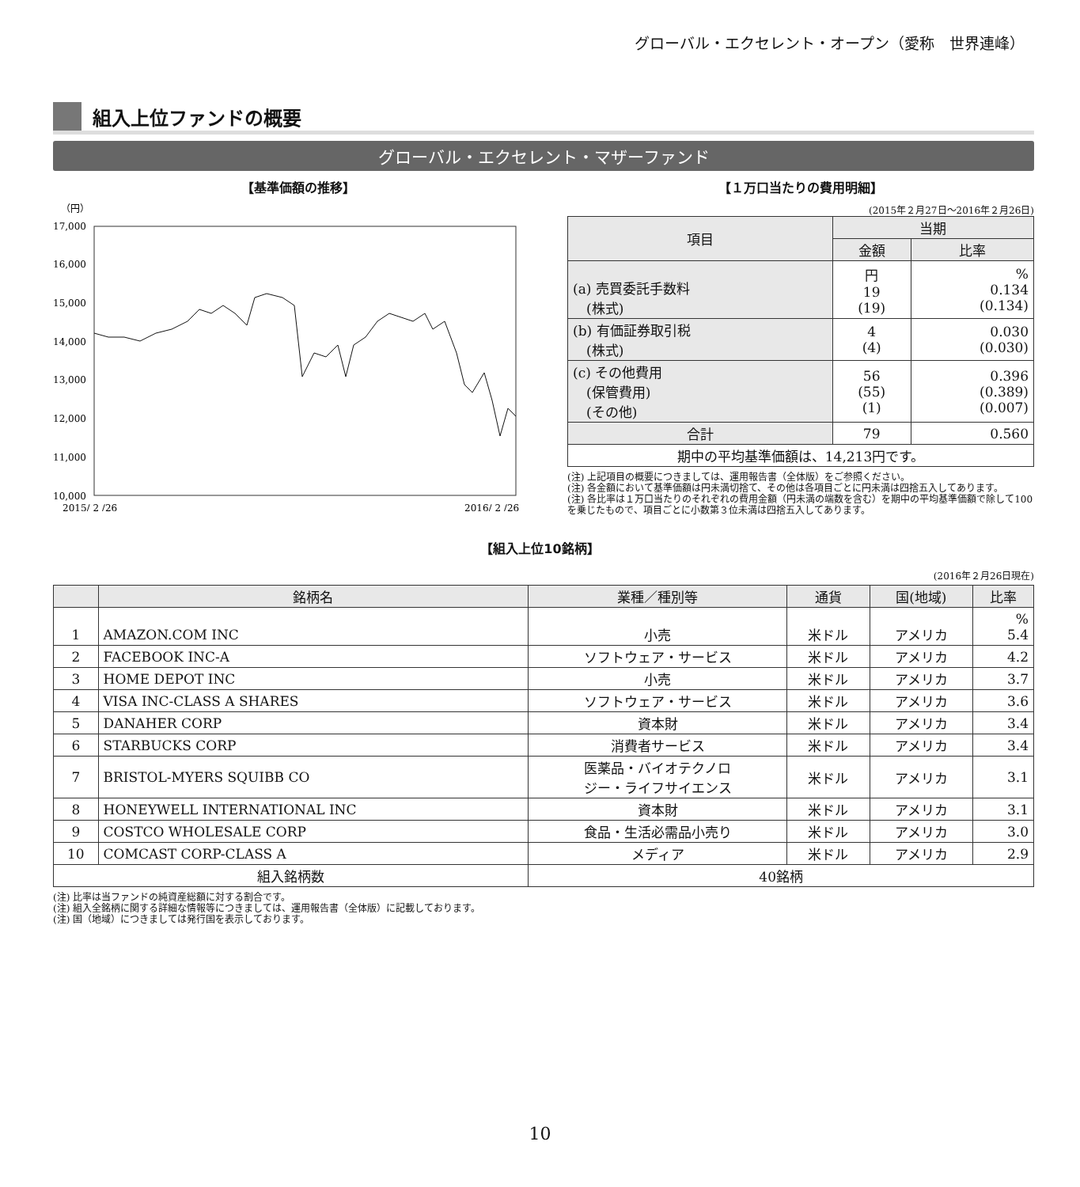グローバル・エクセレント・オープン（愛称　世界連峰）
組入上位ファンドの概要
グローバル・エクセレント・マザーファンド
【基準価額の推移】
（円）
17,000
16,000
15,000
14,000
13,000
12,000
11,000
10,000
2015/ 2 /26
2016/ 2 /26
【１万口当たりの費用明細】
(2015年２月27日～2016年２月26日)
| 項目 | 当期 | |
| | 金額 | 比率 |
| (a) 売買委託手数料 (株式) | 円 19 (19) | % 0.134 (0.134) |
| (b) 有価証券取引税 (株式) | 4 (4) | 0.030 (0.030) |
| (c) その他費用 (保管費用) (その他) | 56 (55) (1) | 0.396 (0.389) (0.007) |
| 合計 | 79 | 0.560 |
| 期中の平均基準価額は、14,213円です。 | | |
(注) 上記項目の概要につきましては、運用報告書（全体版）をご参照ください。
(注) 各金額において基準価額は円未満切捨て、その他は各項目ごとに円未満は四捨五入してあります。
(注) 各比率は１万口当たりのそれぞれの費用金額（円未満の端数を含む）を期中の平均基準価額で除して100を乗じたもので、項目ごとに小数第３位未満は四捨五入してあります。
【組入上位10銘柄】
(2016年２月26日現在)
| | 銘柄名 | 業種／種別等 | 通貨 | 国(地域) | 比率 |
| 1 | AMAZON.COM INC | 小売 | 米ドル | アメリカ | % 5.4 |
| 2 | FACEBOOK INC-A | ソフトウェア・サービス | 米ドル | アメリカ | 4.2 |
| 3 | HOME DEPOT INC | 小売 | 米ドル | アメリカ | 3.7 |
| 4 | VISA INC-CLASS A SHARES | ソフトウェア・サービス | 米ドル | アメリカ | 3.6 |
| 5 | DANAHER CORP | 資本財 | 米ドル | アメリカ | 3.4 |
| 6 | STARBUCKS CORP | 消費者サービス | 米ドル | アメリカ | 3.4 |
| 7 | BRISTOL-MYERS SQUIBB CO | 医薬品・バイオテクノロ ジー・ライフサイエンス | 米ドル | アメリカ | 3.1 |
| 8 | HONEYWELL INTERNATIONAL INC | 資本財 | 米ドル | アメリカ | 3.1 |
| 9 | COSTCO WHOLESALE CORP | 食品・生活必需品小売り | 米ドル | アメリカ | 3.0 |
| 10 | COMCAST CORP-CLASS A | メディア | 米ドル | アメリカ | 2.9 |
| 組入銘柄数 | | 40銘柄 | | | |
(注) 比率は当ファンドの純資産総額に対する割合です。
(注) 組入全銘柄に関する詳細な情報等につきましては、運用報告書（全体版）に記載しております。
(注) 国（地域）につきましては発行国を表示しております。
10